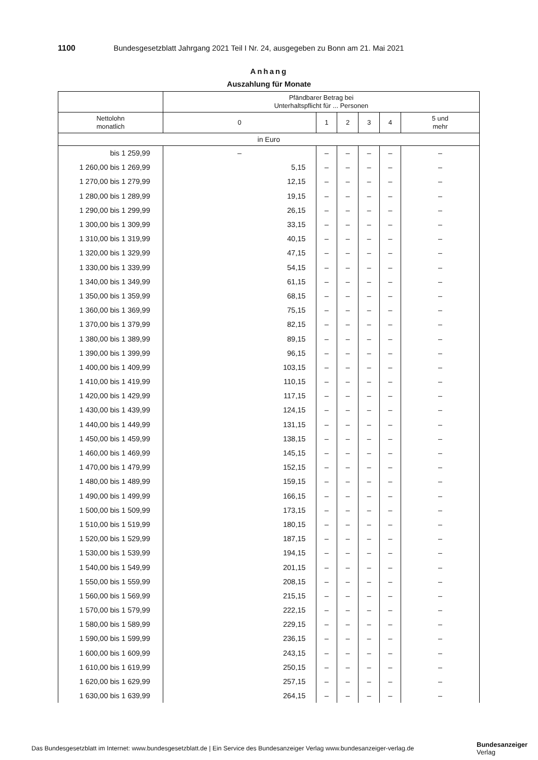1100 Bundesgesetzblatt Jahrgang 2021 Teil I Nr. 24, ausgegeben zu Bonn am 21. Mai 2021
Anhang
Auszahlung für Monate
| | Pfändbarer Betrag bei Unterhaltspflicht für ... Personen | | | | | |
| --- | --- | --- | --- | --- | --- | --- |
| Nettolohn monatlich | 0 | 1 | 2 | 3 | 4 | 5 und mehr |
| in Euro | | | | | | |
| bis 1 259,99 | – | – | – | – | – | – |
| 1 260,00 bis 1 269,99 | 5,15 | – | – | – | – | – |
| 1 270,00 bis 1 279,99 | 12,15 | – | – | – | – | – |
| 1 280,00 bis 1 289,99 | 19,15 | – | – | – | – | – |
| 1 290,00 bis 1 299,99 | 26,15 | – | – | – | – | – |
| 1 300,00 bis 1 309,99 | 33,15 | – | – | – | – | – |
| 1 310,00 bis 1 319,99 | 40,15 | – | – | – | – | – |
| 1 320,00 bis 1 329,99 | 47,15 | – | – | – | – | – |
| 1 330,00 bis 1 339,99 | 54,15 | – | – | – | – | – |
| 1 340,00 bis 1 349,99 | 61,15 | – | – | – | – | – |
| 1 350,00 bis 1 359,99 | 68,15 | – | – | – | – | – |
| 1 360,00 bis 1 369,99 | 75,15 | – | – | – | – | – |
| 1 370,00 bis 1 379,99 | 82,15 | – | – | – | – | – |
| 1 380,00 bis 1 389,99 | 89,15 | – | – | – | – | – |
| 1 390,00 bis 1 399,99 | 96,15 | – | – | – | – | – |
| 1 400,00 bis 1 409,99 | 103,15 | – | – | – | – | – |
| 1 410,00 bis 1 419,99 | 110,15 | – | – | – | – | – |
| 1 420,00 bis 1 429,99 | 117,15 | – | – | – | – | – |
| 1 430,00 bis 1 439,99 | 124,15 | – | – | – | – | – |
| 1 440,00 bis 1 449,99 | 131,15 | – | – | – | – | – |
| 1 450,00 bis 1 459,99 | 138,15 | – | – | – | – | – |
| 1 460,00 bis 1 469,99 | 145,15 | – | – | – | – | – |
| 1 470,00 bis 1 479,99 | 152,15 | – | – | – | – | – |
| 1 480,00 bis 1 489,99 | 159,15 | – | – | – | – | – |
| 1 490,00 bis 1 499,99 | 166,15 | – | – | – | – | – |
| 1 500,00 bis 1 509,99 | 173,15 | – | – | – | – | – |
| 1 510,00 bis 1 519,99 | 180,15 | – | – | – | – | – |
| 1 520,00 bis 1 529,99 | 187,15 | – | – | – | – | – |
| 1 530,00 bis 1 539,99 | 194,15 | – | – | – | – | – |
| 1 540,00 bis 1 549,99 | 201,15 | – | – | – | – | – |
| 1 550,00 bis 1 559,99 | 208,15 | – | – | – | – | – |
| 1 560,00 bis 1 569,99 | 215,15 | – | – | – | – | – |
| 1 570,00 bis 1 579,99 | 222,15 | – | – | – | – | – |
| 1 580,00 bis 1 589,99 | 229,15 | – | – | – | – | – |
| 1 590,00 bis 1 599,99 | 236,15 | – | – | – | – | – |
| 1 600,00 bis 1 609,99 | 243,15 | – | – | – | – | – |
| 1 610,00 bis 1 619,99 | 250,15 | – | – | – | – | – |
| 1 620,00 bis 1 629,99 | 257,15 | – | – | – | – | – |
| 1 630,00 bis 1 639,99 | 264,15 | – | – | – | – | – |
Das Bundesgesetzblatt im Internet: www.bundesgesetzblatt.de | Ein Service des Bundesanzeiger Verlag www.bundesanzeiger-verlag.de
Bundesanzeiger
Verlag